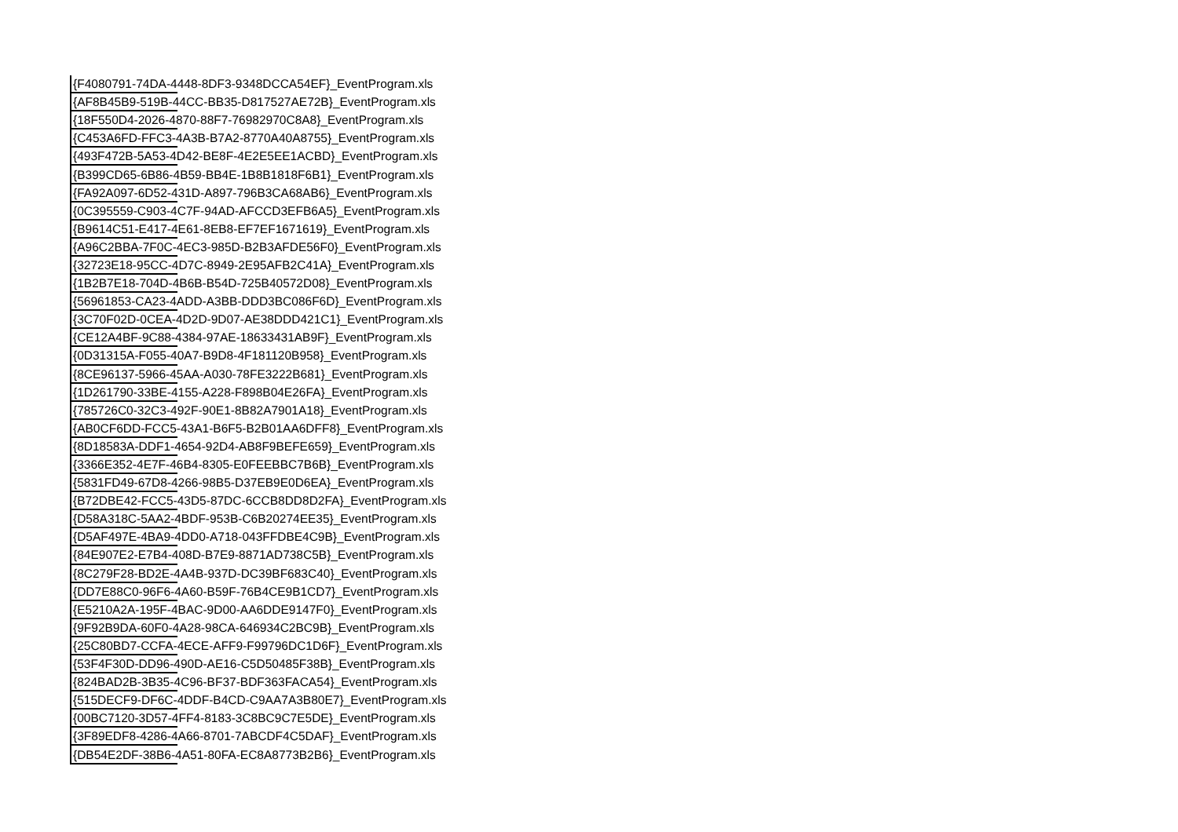| {F4080791-74DA-4448-8DF3-9348DCCA54EF}_EventProgram.xls |
| {AF8B45B9-519B-44CC-BB35-D817527AE72B}_EventProgram.xls |
| {18F550D4-2026-4870-88F7-76982970C8A8}_EventProgram.xls |
| {C453A6FD-FFC3-4A3B-B7A2-8770A40A8755}_EventProgram.xls |
| {493F472B-5A53-4D42-BE8F-4E2E5EE1ACBD}_EventProgram.xls |
| {B399CD65-6B86-4B59-BB4E-1B8B1818F6B1}_EventProgram.xls |
| {FA92A097-6D52-431D-A897-796B3CA68AB6}_EventProgram.xls |
| {0C395559-C903-4C7F-94AD-AFCCD3EFB6A5}_EventProgram.xls |
| {B9614C51-E417-4E61-8EB8-EF7EF1671619}_EventProgram.xls |
| {A96C2BBA-7F0C-4EC3-985D-B2B3AFDE56F0}_EventProgram.xls |
| {32723E18-95CC-4D7C-8949-2E95AFB2C41A}_EventProgram.xls |
| {1B2B7E18-704D-4B6B-B54D-725B40572D08}_EventProgram.xls |
| {56961853-CA23-4ADD-A3BB-DDD3BC086F6D}_EventProgram.xls |
| {3C70F02D-0CEA-4D2D-9D07-AE38DDD421C1}_EventProgram.xls |
| {CE12A4BF-9C88-4384-97AE-18633431AB9F}_EventProgram.xls |
| {0D31315A-F055-40A7-B9D8-4F181120B958}_EventProgram.xls |
| {8CE96137-5966-45AA-A030-78FE3222B681}_EventProgram.xls |
| {1D261790-33BE-4155-A228-F898B04E26FA}_EventProgram.xls |
| {785726C0-32C3-492F-90E1-8B82A7901A18}_EventProgram.xls |
| {AB0CF6DD-FCC5-43A1-B6F5-B2B01AA6DFF8}_EventProgram.xls |
| {8D18583A-DDF1-4654-92D4-AB8F9BEFE659}_EventProgram.xls |
| {3366E352-4E7F-46B4-8305-E0FEEBBC7B6B}_EventProgram.xls |
| {5831FD49-67D8-4266-98B5-D37EB9E0D6EA}_EventProgram.xls |
| {B72DBE42-FCC5-43D5-87DC-6CCB8DD8D2FA}_EventProgram.xls |
| {D58A318C-5AA2-4BDF-953B-C6B20274EE35}_EventProgram.xls |
| {D5AF497E-4BA9-4DD0-A718-043FFDBE4C9B}_EventProgram.xls |
| {84E907E2-E7B4-408D-B7E9-8871AD738C5B}_EventProgram.xls |
| {8C279F28-BD2E-4A4B-937D-DC39BF683C40}_EventProgram.xls |
| {DD7E88C0-96F6-4A60-B59F-76B4CE9B1CD7}_EventProgram.xls |
| {E5210A2A-195F-4BAC-9D00-AA6DDE9147F0}_EventProgram.xls |
| {9F92B9DA-60F0-4A28-98CA-646934C2BC9B}_EventProgram.xls |
| {25C80BD7-CCFA-4ECE-AFF9-F99796DC1D6F}_EventProgram.xls |
| {53F4F30D-DD96-490D-AE16-C5D50485F38B}_EventProgram.xls |
| {824BAD2B-3B35-4C96-BF37-BDF363FACA54}_EventProgram.xls |
| {515DECF9-DF6C-4DDF-B4CD-C9AA7A3B80E7}_EventProgram.xls |
| {00BC7120-3D57-4FF4-8183-3C8BC9C7E5DE}_EventProgram.xls |
| {3F89EDF8-4286-4A66-8701-7ABCDF4C5DAF}_EventProgram.xls |
| {DB54E2DF-38B6-4A51-80FA-EC8A8773B2B6}_EventProgram.xls |